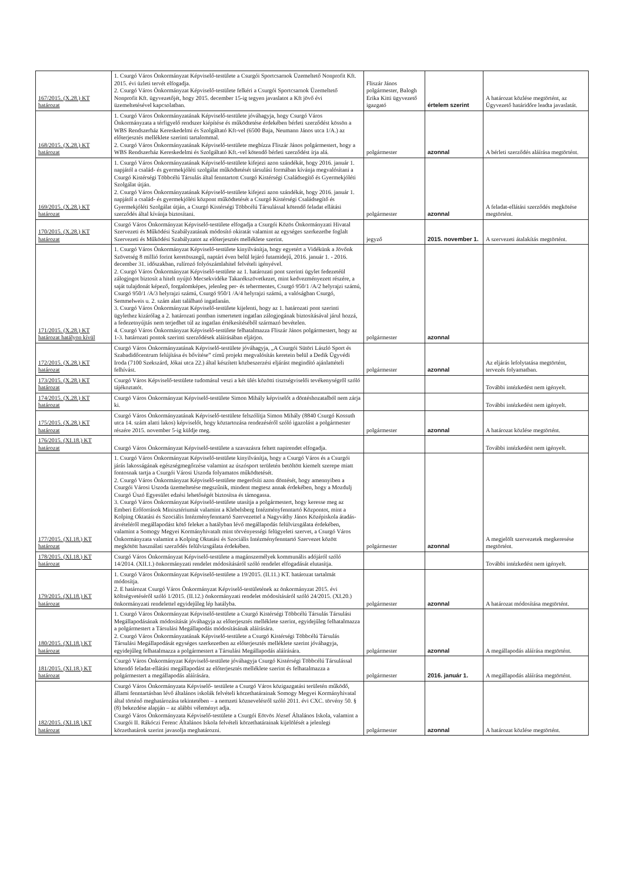| 167/2015. (X.28.) KT határozat | 1. Csurgó Város Önkormányzat Képviselő-testülete a Csurgói Sportcsarnok Üzemeltető Nonprofit Kft. 2015. évi üzleti tervét elfogadja. 2. Csurgó Város Önkormányzat Képviselő-testülete felkéri a Csurgói Sportcsarnok Üzemeltető Nonprofit Kft. ügyvezetőjét, hogy 2015. december 15-ig tegyen javaslatot a Kft jövő évi üzemeltetésével kapcsolatban. | Fliszár János polgármester, Balogh Erika Kitti ügyvezető igazgató | értelem szerint | A határozat közlése megtörtént, az Ügyvezető határidőre leadta javaslatát. |
| 168/2015. (X.28.) KT határozat | 1. Csurgó Város Önkormányzatának Képviselő-testülete jóváhagyja, hogy Csurgó Város Önkormányzata a térfigyelő rendszer kiépítése és működtetése érdekében bérleti szerződést kössön a WBS Rendszerház Kereskedelmi és Szolgáltató Kft-vel (6500 Baja, Neumann János utca 1/A.) az előterjesztés melléklete szerinti tartalommal. 2. Csurgó Város Önkormányzatának Képviselő-testülete megbízza Fliszár János polgármestert, hogy a WBS Rendszerház Kereskedelmi és Szolgáltató Kft.-vel kötendő bérleti szerződést írja alá. | polgármester | azonnal | A bérleti szerződés aláírása megtörtént. |
| 169/2015. (X.28.) KT határozat | 1. Csurgó Város Önkormányzatának Képviselő-testülete kifejezi azon szándékát, hogy 2016. január 1. napjától a család- és gyermekjóléti szolgálat működtetését társulási formában kívánja megvalósítani a Csurgó Kistérségi Többcélú Társulás által fenntartott Csurgó Kistérségi Családsegítő és Gyermekjóléti Szolgálat útján. 2. Csurgó Város Önkormányzatának Képviselő-testülete kifejezi azon szándékát, hogy 2016. január 1. napjától a család- és gyermekjóléti központ működtetését a Csurgó Kistérségi Családsegítő és Gyermekjóléti Szolgálat útján, a Csurgó Kistérségi Többcélú Társulással kötendő feladat ellátási szerződés által kívánja biztosítani. | polgármester | azonnal | A feladat-ellátási szerződés megkötése megtörtént. |
| 170/2015. (X.28.) KT határozat | Csurgó Város Önkormányzat Képviselő-testülete elfogadja a Csurgói Közös Önkormányzati Hivatal Szervezeti és Működési Szabályzatának módosító okiratát valamint az egységes szerkezetbe foglalt Szervezeti és Működési Szabályzatot az előterjesztés melléklete szerint. | jegyző | 2015. november 1. | A szervezeti átalakítás megtörtént. |
| 171/2015. (X.28.) KT határozat hatályon kívül | 1. Csurgó Város Önkormányzat Képviselő-testülete kinyilvánítja, hogy egyetért a Vidékünk a Jövőnk Szövetség 8 millió forint keretösszegű, naptári éven belül lejáró futamidejű, 2016. január 1. - 2016. december 31. időszakban, rulírozó folyószámlahitel felvételi igényével. 2. Csurgó Város Önkormányzat Képviselő-testülete az 1. határozati pont szerinti ügylet fedezetéül zálogjogot biztosít a hitelt nyújtó Mecsekvidéke Takarékszövetkezet, mint kedvezményezett részére, a saját tulajdonát képező, forgalomképes, jelenleg per- és tehermentes, Csurgó 950/1 /A/2 helyrajzi számú, Csurgó 950/1 /A/3 helyrajzi számú, Csurgó 950/1 /A/4 helyrajzi számú, a valóságban Csurgó, Semmelweis u. 2. szám alatt található ingatlanán. 3. Csurgó Város Önkormányzat Képviselő-testülete kijelenti, hogy az 1. határozati pont szerinti ügylethez kizárólag a 2. határozati pontban ismertetett ingatlan zálogjogának biztosításával járul hozzá, a fedezetnyújtás nem terjedhet túl az ingatlan értékesítéséből származó bevételen. 4. Csurgó Város Önkormányzat Képviselő-testülete felhatalmazza Fliszár János polgármestert, hogy az 1-3. határozati pontok szerinti szerződések aláírásában eljárjon. | polgármester | azonnal | |
| 172/2015. (X.28.) KT határozat | Csurgó Város Önkormányzatának Képviselő-testülete jóváhagyja, „A Csurgói Sütöri László Sport és Szabadidőcentrum felújítása és bővítése” című projekt megvalósítás keretein belül a Dedik Ügyvédi Iroda (7100 Szekszárd, Jókai utca 22.) által készített közbeszerzési eljárást megindító ajánlattételi felhívást. | polgármester | azonnal | Az eljárás lefolytatása megtörtént, tervezés folyamatban. |
| 173/2015. (X.28.) KT határozat | Csurgó Város Képviselő-testülete tudomásul veszi a két ülés közötti tisztségviselői tevékenységről szóló tájékoztatót. | | | További intézkedést nem igényelt. |
| 174/2015. (X.28.) KT határozat | Csurgó Város Önkormányzat Képviselő-testülete Simon Mihály képviselőt a döntéshozatalból nem zárja ki. | | | További intézkedést nem igényelt. |
| 175/2015. (X.28.) KT határozat | Csurgó Város Önkormányzatának Képviselő-testülete felszólítja Simon Mihály (8840 Csurgó Kossuth utca 14. szám alatti lakos) képviselőt, hogy köztartozása rendezéséről szóló igazolást a polgármester részére 2015. november 5-ig küldje meg. | polgármester | azonnal | A határozat közlése megtörtént. |
| 176/2015. (XI.18.) KT határozat | Csurgó Város Önkormányzat Képviselő-testülete a szavazásra feltett napirendet elfogadja. | | | További intézkedést nem igényelt. |
| 177/2015. (XI.18.) KT határozat | 1. Csurgó Város Önkormányzat Képviselő-testülete kinyilvánítja, hogy a Csurgó Város és a Csurgói járás lakosságának egészségmegőrzése valamint az úszósport területén betöltött kiemelt szerepe miatt fontosnak tartja a Csurgói Városi Uszoda folyamatos működtetését. 2. Csurgó Város Önkormányzat Képviselő-testülete megerősíti azon döntését, hogy amennyiben a Csurgói Városi Uszoda üzemeltetése megszűnik, mindent megtesz annak érdekében, hogy a Mozdulj Csurgó Úszó Egyesület edzési lehetőségét biztosítsa és támogassa. 3. Csurgó Város Önkormányzat Képviselő-testülete utasítja a polgármestert, hogy keresse meg az Emberi Erőforrások Minisztériumát valamint a Klebelsberg Intézményfenntartó Központot, mint a Kolping Oktatási és Szociális Intézményfenntartó Szervezettel a Nagyváthy János Középiskola átadás-átvételéről megállapodást kötő feleket a hatályban lévő megállapodás felülvizsgálata érdekében, valamint a Somogy Megyei Kormányhivatalt mint törvényességi felügyeleti szervet, a Csurgó Város Önkormányzata valamint a Kolping Oktatási és Szociális Intézményfenntartó Szervezet között megkötött használati szerződés felülvizsgálata érdekében. | polgármester | azonnal | A megjelölt szervezetek megkeresése megtörtént. |
| 178/2015. (XI.18.) KT határozat | Csurgó Város Önkormányzat Képviselő-testülete a magánszemélyek kommunális adójáról szóló 14/2014. (XII.1.) önkormányzati rendelet módosításáról szóló rendelet elfogadását elutasítja. | | | További intézkedést nem igényelt. |
| 179/2015. (XI.18.) KT határozat | 1. Csurgó Város Önkormányzat Képviselő-testülete a 19/2015. (II.11.) KT. határozat tartalmát módosítja. 2. E határozat Csurgó Város Önkormányzat Képviselő-testületének az önkormányzat 2015. évi költségvetéséről szóló 1/2015. (II.12.) önkormányzati rendelet módosításáról szóló 24/2015. (XI.20.) önkormányzati rendelettel egyidejűleg lép hatályba. | polgármester | azonnal | A határozat módosítása megtörtént. |
| 180/2015. (XI.18.) KT határozat | 1. Csurgó Város Önkormányzat Képviselő-testülete a Csurgó Kistérségi Többcélú Társulás Társulási Megállapodásának módosítását jóváhagyja az előterjesztés melléklete szerint, egyidejűleg felhatalmazza a polgármestert a Társulási Megállapodás módosításának aláírására. 2. Csurgó Város Önkormányzatának Képviselő-testülete a Csurgó Kistérségi Többcélú Társulás Társulási Megállapodását egységes szerkezetben az előterjesztés melléklete szerint jóváhagyja, egyidejűleg felhatalmazza a polgármestert a Társulási Megállapodás aláírására. | polgármester | azonnal | A megállapodás aláírása megtörtént. |
| 181/2015. (XI.18.) KT határozat | Csurgó Város Önkormányzat Képviselő-testülete jóváhagyja Csurgó Kistérségi Többcélú Társulással kötendő feladat-ellátási megállapodást az előterjesztés melléklete szerint és felhatalmazza a polgármestert a megállapodás aláírására. | polgármester | 2016. január 1. | A megállapodás aláírása megtörtént. |
| 182/2015. (XI.18.) KT határozat | Csurgó Város Önkormányzata Képviselő- testülete a Csurgó Város közigazgatási területén működő, állami fenntartásban lévő általános iskolák felvételi körzethatárainak Somogy Megyei Kormányhivatal által történő meghatározása tekintetében – a nemzeti köznevelésről szóló 2011. évi CXC. törvény 50. § (8) bekezdése alapján – az alábbi véleményt adja. Csurgó Város Önkormányzata Képviselő-testülete a Csurgói Eötvös József Általános Iskola, valamint a Csurgói II. Rákóczi Ferenc Általános Iskola felvételi körzethatárainak kijelölését a jelenlegi körzethatárok szerint javasolja meghatározni. | polgármester | azonnal | A határozat közlése megtörtént. |